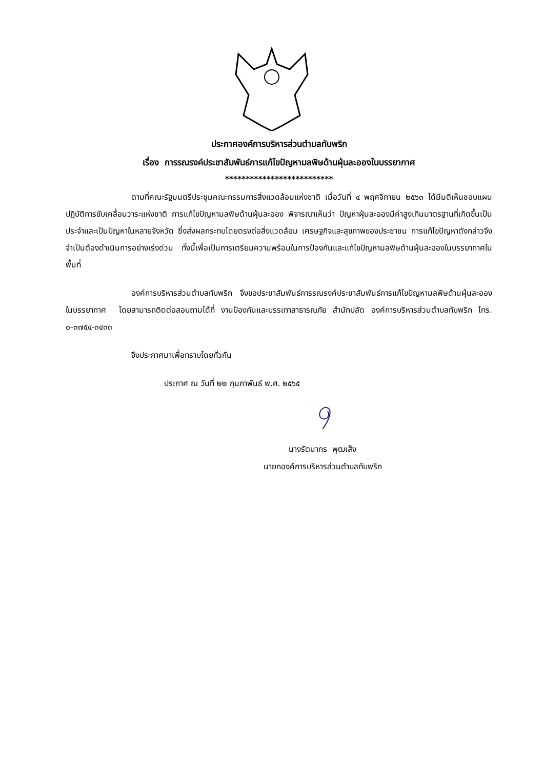ประกาศองค์การบริหารส่วนตำบลทับพริก
เรื่อง การรณรงค์ประชาสัมพันธ์การแก้ไขปัญหามลพิษด้านฝุ่นละอองในบรรยากาศ
**************************
ตามที่คณะรัฐมนตรีประชุมคณะกรรมการสิ่งแวดล้อมแห่งชาติ เมื่อวันที่ ๔ พฤศจิกายน ๒๕๖๓ ได้มีมติเห็นชอบแผนปฏิบัติการขับเคลื่อนวาระแห่งชาติ การแก้ไขปัญหามลพิษด้านฝุ่นละออง พิจารณาเห็นว่า ปัญหาฝุ่นละอองมีค่าสูงเกินมาตรฐานที่เกิดขึ้นเป็นประจำและเป็นปัญหาในหลายจังหวัด ซึ่งส่งผลกระทบโดยตรงต่อสิ่งแวดล้อม เศรษฐกิจและสุขภาพของประชาชน การแก้ไขปัญหาดังกล่าวจึงจำเป็นต้องดำเนินการอย่างเร่งด่วน ทั้งนี้เพื่อเป็นการเตรียมความพร้อมในการป้องกันและแก้ไขปัญหามลพิษด้านฝุ่นละอองในบรรยากาศในพื้นที่
องค์การบริหารส่วนตำบลทับพริก จึงขอประชาสัมพันธ์การรณรงค์ประชาสัมพันธ์การแก้ไขปัญหามลพิษด้านฝุ่นละอองในบรรยากาศ โดยสามารถติดต่อสอบถามได้ที่ งานป้องกันและบรรเทาสาธารณภัย สำนักปลัด องค์การบริหารส่วนตำบลทับพริก โทร. ๐-๓๗๕๔-๓๔๓๓
จึงประกาศมาเพื่อทราบโดยทั่วกัน
ประกาศ ณ วันที่ ๒๒ กุมภาพันธ์ พ.ศ. ๒๕๖๕
นางรัตนากร พุฒเส็ง
นายกองค์การบริหารส่วนตำบลทับพริก